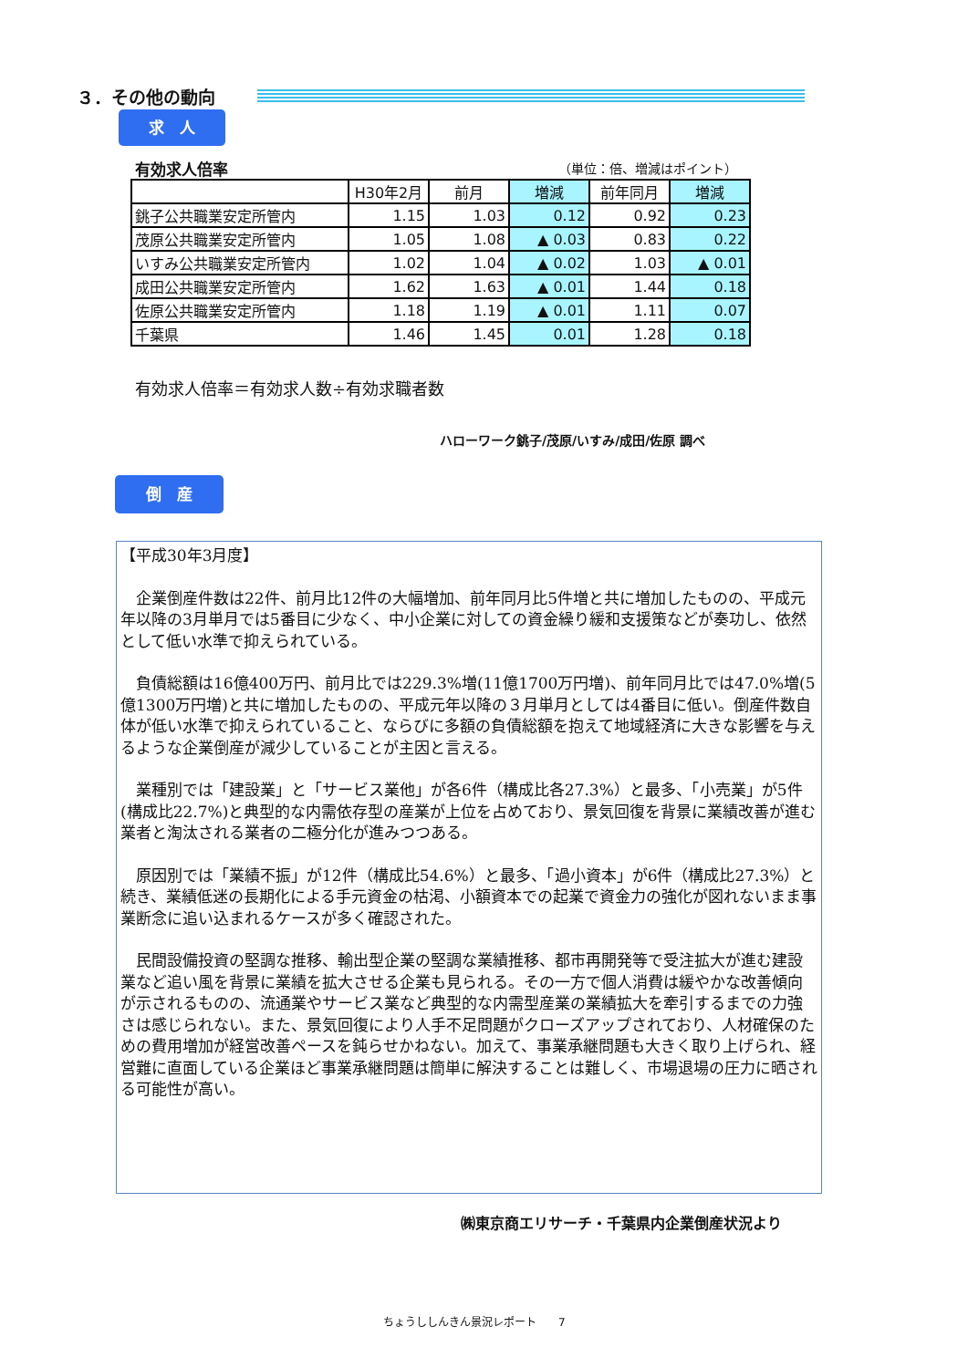３．その他の動向
求　人
有効求人倍率 （単位：倍、増減はポイント）
| | H30年2月 | 前月 | 増減 | 前年同月 | 増減 |
| --- | --- | --- | --- | --- | --- |
| 銚子公共職業安定所管内 | 1.15 | 1.03 | 0.12 | 0.92 | 0.23 |
| 茂原公共職業安定所管内 | 1.05 | 1.08 | ▲ 0.03 | 0.83 | 0.22 |
| いすみ公共職業安定所管内 | 1.02 | 1.04 | ▲ 0.02 | 1.03 | ▲ 0.01 |
| 成田公共職業安定所管内 | 1.62 | 1.63 | ▲ 0.01 | 1.44 | 0.18 |
| 佐原公共職業安定所管内 | 1.18 | 1.19 | ▲ 0.01 | 1.11 | 0.07 |
| 千葉県 | 1.46 | 1.45 | 0.01 | 1.28 | 0.18 |
有効求人倍率＝有効求人数÷有効求職者数
ハローワーク銚子/茂原/いすみ/成田/佐原 調べ
倒　産
【平成30年3月度】
　企業倒産件数は22件、前月比12件の大幅増加、前年同月比5件増と共に増加したものの、平成元年以降の3月単月では5番目に少なく、中小企業に対しての資金繰り緩和支援策などが奏功し、依然として低い水準で抑えられている。
　負債総額は16億400万円、前月比では229.3%増(11億1700万円増)、前年同月比では47.0%増(5億1300万円増)と共に増加したものの、平成元年以降の３月単月としては4番目に低い。倒産件数自体が低い水準で抑えられていること、ならびに多額の負債総額を抱えて地域経済に大きな影響を与えるような企業倒産が減少していることが主因と言える。
　業種別では「建設業」と「サービス業他」が各6件（構成比各27.3%）と最多、「小売業」が5件(構成比22.7%)と典型的な内需依存型の産業が上位を占めており、景気回復を背景に業績改善が進む業者と淘汰される業者の二極分化が進みつつある。
　原因別では「業績不振」が12件（構成比54.6%）と最多、「過小資本」が6件（構成比27.3%）と続き、業績低迷の長期化による手元資金の枯渇、小額資本での起業で資金力の強化が図れないまま事業断念に追い込まれるケースが多く確認された。
　民間設備投資の堅調な推移、輸出型企業の堅調な業績推移、都市再開発等で受注拡大が進む建設業など追い風を背景に業績を拡大させる企業も見られる。その一方で個人消費は緩やかな改善傾向が示されるものの、流通業やサービス業など典型的な内需型産業の業績拡大を牽引するまでの力強さは感じられない。また、景気回復により人手不足問題がクローズアップされており、人材確保のための費用増加が経営改善ペースを鈍らせかねない。加えて、事業承継問題も大きく取り上げられ、経営難に直面している企業ほど事業承継問題は簡単に解決することは難しく、市場退場の圧力に晒される可能性が高い。
㈱東京商エリサーチ・千葉県内企業倒産状況より
ちょうししんきん景況レポート　　7